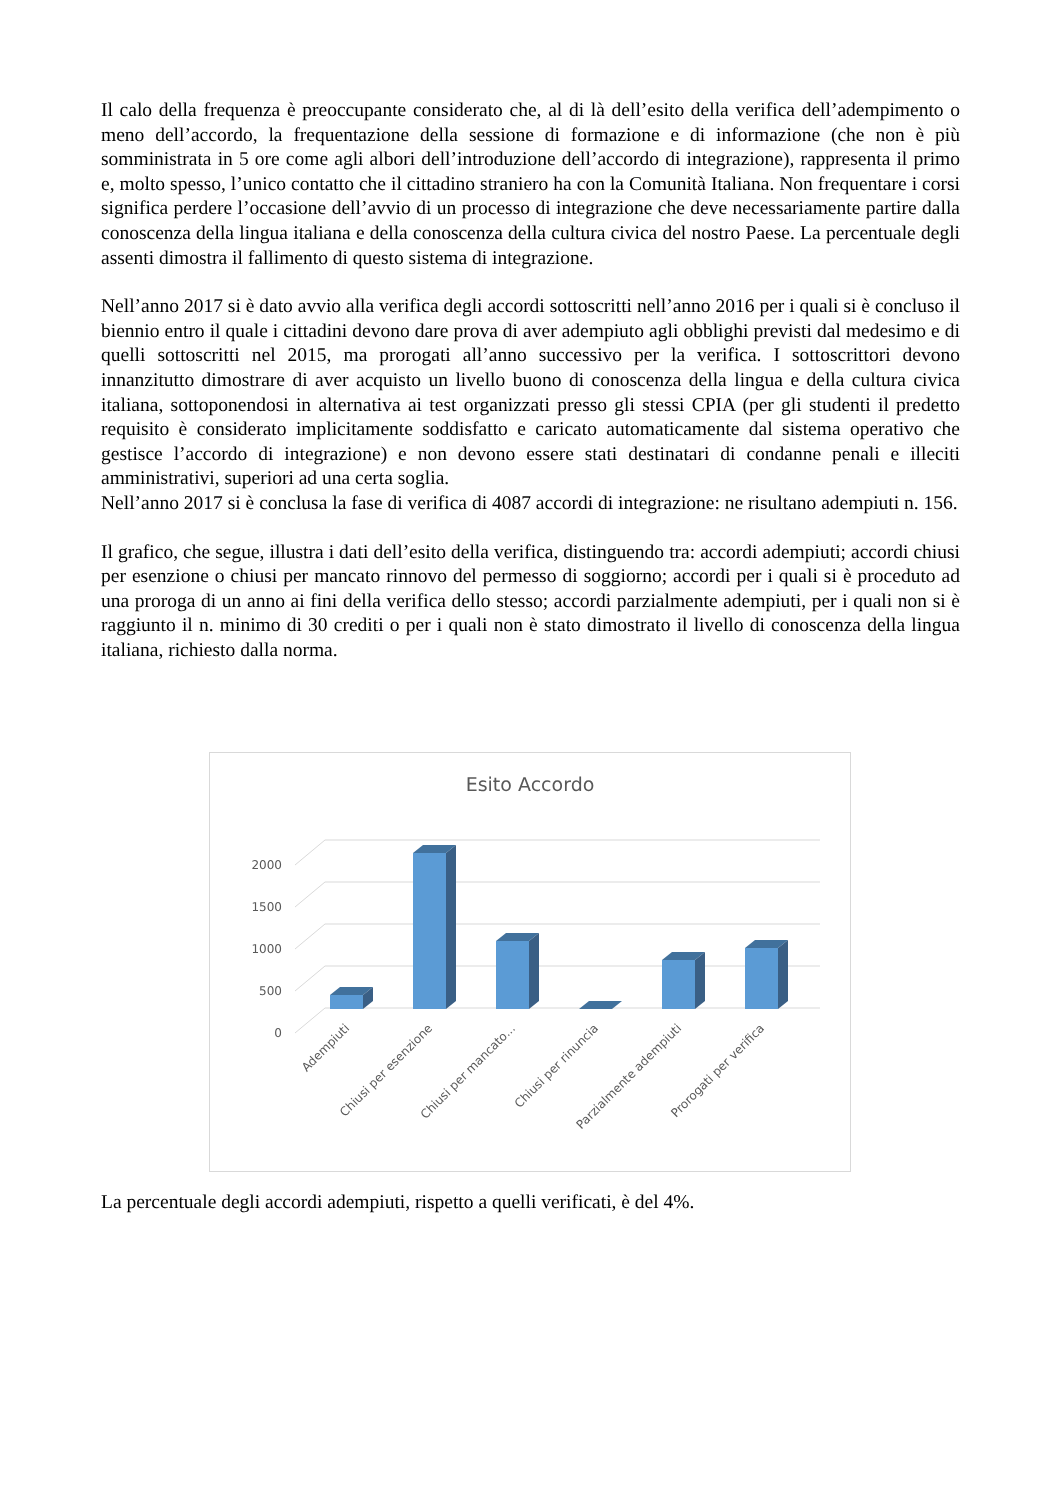Il calo della frequenza è preoccupante considerato che, al di là dell’esito della verifica dell’adempimento o meno dell’accordo, la frequentazione della sessione di formazione e di informazione (che non è più somministrata in 5 ore come agli albori dell’introduzione dell’accordo di integrazione), rappresenta il primo e, molto spesso, l’unico contatto che il cittadino straniero ha con la Comunità Italiana. Non frequentare i corsi significa perdere l’occasione dell’avvio di un processo di integrazione che deve necessariamente partire dalla conoscenza della lingua italiana e della conoscenza della cultura civica del nostro Paese. La percentuale degli assenti dimostra il fallimento di questo sistema di integrazione.
Nell’anno 2017 si è dato avvio alla verifica degli accordi sottoscritti nell’anno 2016 per i quali si è concluso il biennio entro il quale i cittadini devono dare prova di aver adempiuto agli obblighi previsti dal medesimo e di quelli sottoscritti nel 2015, ma prorogati all’anno successivo per la verifica. I sottoscrittori devono innanzitutto dimostrare di aver acquisto un livello buono di conoscenza della lingua e della cultura civica italiana, sottoponendosi in alternativa ai test organizzati presso gli stessi CPIA (per gli studenti il predetto requisito è considerato implicitamente soddisfatto e caricato automaticamente dal sistema operativo che gestisce l’accordo di integrazione) e non devono essere stati destinatari di condanne penali e illeciti amministrativi, superiori ad una certa soglia.
Nell’anno 2017 si è conclusa la fase di verifica di 4087 accordi di integrazione: ne risultano adempiuti n. 156.
Il grafico, che segue, illustra i dati dell’esito della verifica, distinguendo tra: accordi adempiuti; accordi chiusi per esenzione o chiusi per mancato rinnovo del permesso di soggiorno; accordi per i quali si è proceduto ad una proroga di un anno ai fini della verifica dello stesso; accordi parzialmente adempiuti, per i quali non si è raggiunto il n. minimo di 30 crediti o per i quali non è stato dimostrato il livello di conoscenza della lingua italiana, richiesto dalla norma.
Esito Accordo
0
500
1000
1500
2000
Adempiuti
Chiusi per esenzione
Chiusi per mancato...
Chiusi per rinuncia
Parzialmente adempiuti
Prorogati per verifica
La percentuale degli accordi adempiuti, rispetto a quelli verificati, è del 4%.